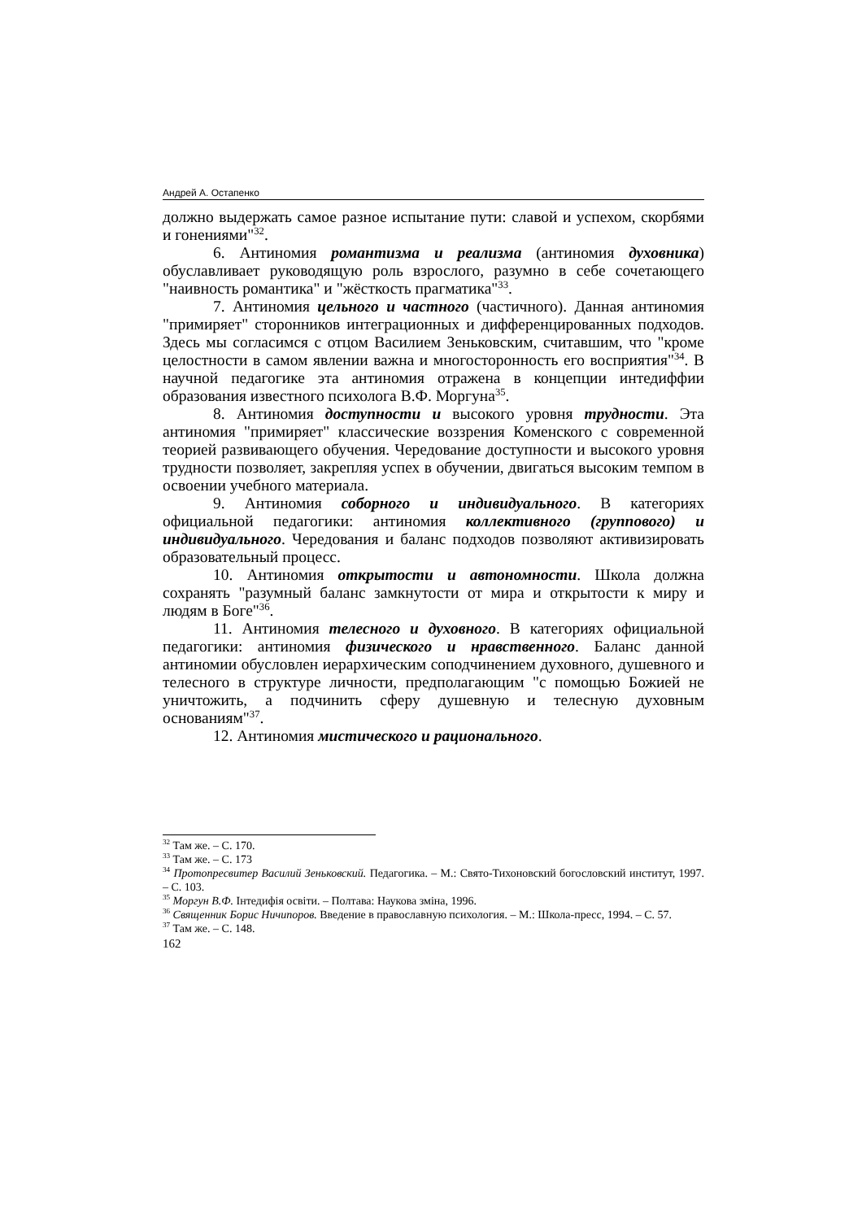Андрей А. Остапенко
должно выдержать самое разное испытание пути: славой и успехом, скорбями и гонениями"<sup>32</sup>.
6. Антиномия романтизма и реализма (антиномия духовника) обуславливает руководящую роль взрослого, разумно в себе сочетающего "наивность романтика" и "жёсткость прагматика"<sup>33</sup>.
7. Антиномия цельного и частного (частичного). Данная антиномия "примиряет" сторонников интеграционных и дифференцированных подходов. Здесь мы согласимся с отцом Василием Зеньковским, считавшим, что "кроме целостности в самом явлении важна и многосторонность его восприятия"<sup>34</sup>. В научной педагогике эта антиномия отражена в концепции интедиффии образования известного психолога В.Ф. Моргуна<sup>35</sup>.
8. Антиномия доступности и высокого уровня трудности. Эта антиномия "примиряет" классические воззрения Коменского с современной теорией развивающего обучения. Чередование доступности и высокого уровня трудности позволяет, закрепляя успех в обучении, двигаться высоким темпом в освоении учебного материала.
9. Антиномия соборного и индивидуального. В категориях официальной педагогики: антиномия коллективного (группового) и индивидуального. Чередования и баланс подходов позволяют активизировать образовательный процесс.
10. Антиномия открытости и автономности. Школа должна сохранять "разумный баланс замкнутости от мира и открытости к миру и людям в Боге"<sup>36</sup>.
11. Антиномия телесного и духовного. В категориях официальной педагогики: антиномия физического и нравственного. Баланс данной антиномии обусловлен иерархическим соподчинением духовного, душевного и телесного в структуре личности, предполагающим "с помощью Божией не уничтожить, а подчинить сферу душевную и телесную духовным основаниям"<sup>37</sup>.
12. Антиномия мистического и рационального.
<sup>32</sup> Там же. – С. 170.
<sup>33</sup> Там же. – С. 173
<sup>34</sup> Протопресвитер Василий Зеньковский. Педагогика. – М.: Свято-Тихоновский богословский институт, 1997. – С. 103.
<sup>35</sup> Моргун В.Ф. Інтедифія освіти. – Полтава: Наукова зміна, 1996.
<sup>36</sup> Священник Борис Ничипоров. Введение в православную психология. – М.: Школа-пресс, 1994. – С. 57.
<sup>37</sup> Там же. – С. 148.
162